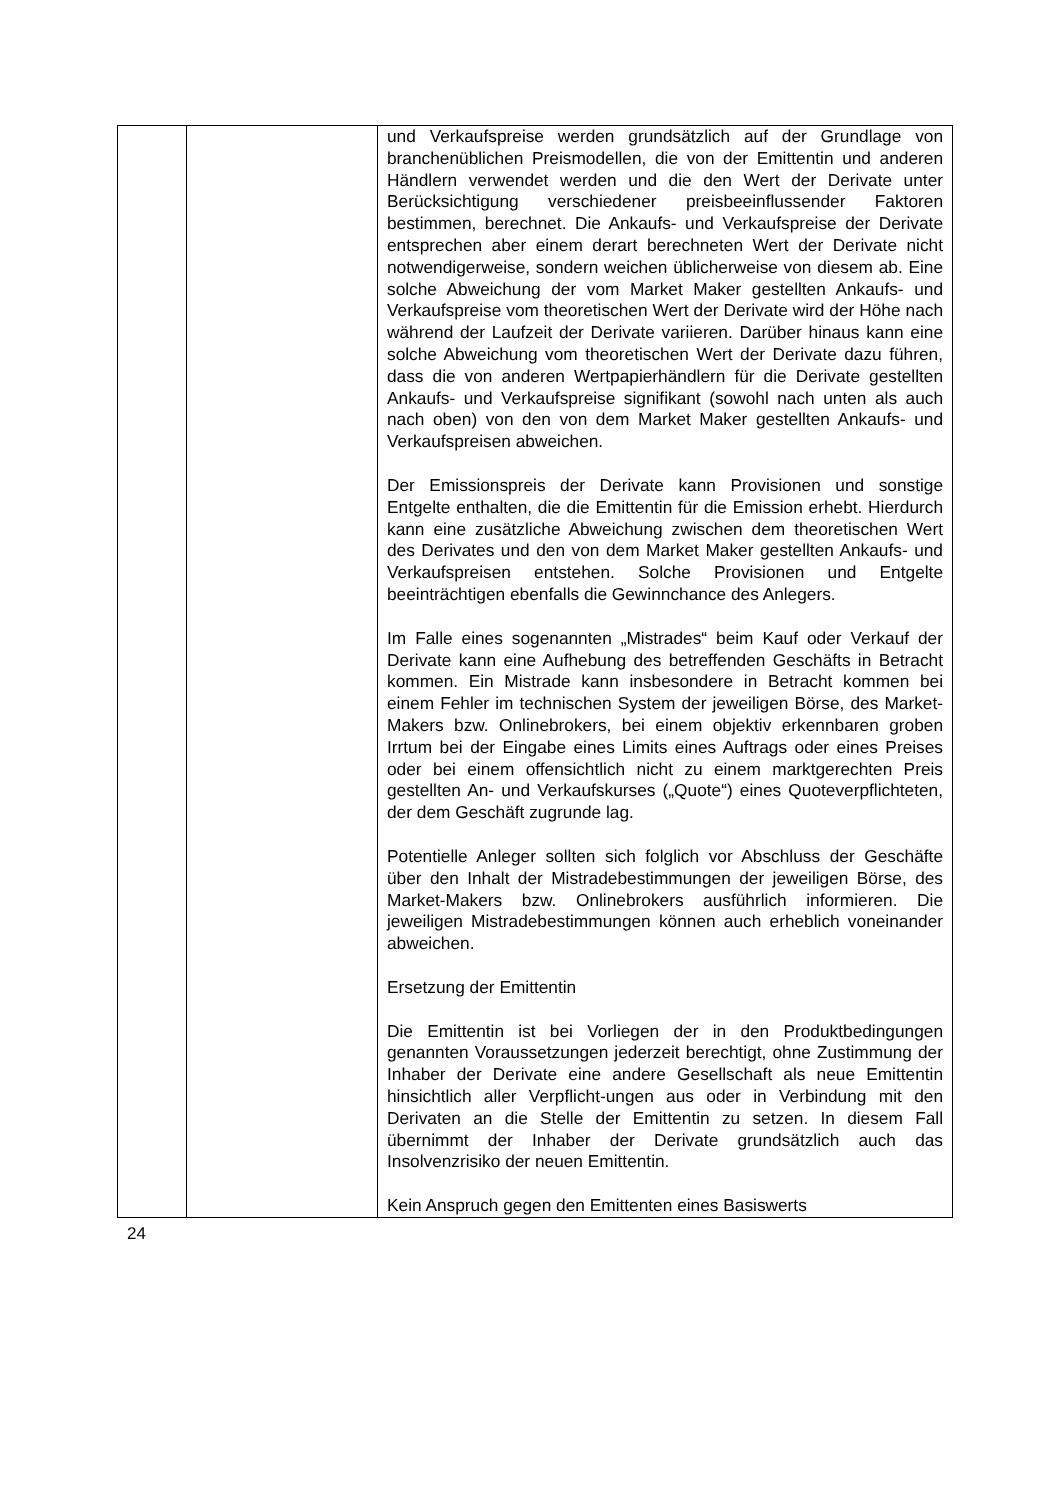| | | und Verkaufspreise werden grundsätzlich auf der Grundlage von branchenüblichen Preismodellen, die von der Emittentin und anderen Händlern verwendet werden und die den Wert der Derivate unter Berücksichtigung verschiedener preisbeeinflussender Faktoren bestimmen, berechnet. Die Ankaufs- und Verkaufspreise der Derivate entsprechen aber einem derart berechneten Wert der Derivate nicht notwendigerweise, sondern weichen üblicherweise von diesem ab. Eine solche Abweichung der vom Market Maker gestellten Ankaufs- und Verkaufspreise vom theoretischen Wert der Derivate wird der Höhe nach während der Laufzeit der Derivate variieren. Darüber hinaus kann eine solche Abweichung vom theoretischen Wert der Derivate dazu führen, dass die von anderen Wertpapierhändlern für die Derivate gestellten Ankaufs- und Verkaufspreise signifikant (sowohl nach unten als auch nach oben) von den von dem Market Maker gestellten Ankaufs- und Verkaufspreisen abweichen. Der Emissionspreis der Derivate kann Provisionen und sonstige Entgelte enthalten, die die Emittentin für die Emission erhebt. Hierdurch kann eine zusätzliche Abweichung zwischen dem theoretischen Wert des Derivates und den von dem Market Maker gestellten Ankaufs- und Verkaufspreisen entstehen. Solche Provisionen und Entgelte beeinträchtigen ebenfalls die Gewinnchance des Anlegers. Im Falle eines sogenannten „Mistrades“ beim Kauf oder Verkauf der Derivate kann eine Aufhebung des betreffenden Geschäfts in Betracht kommen. Ein Mistrade kann insbesondere in Betracht kommen bei einem Fehler im technischen System der jeweiligen Börse, des Market-Makers bzw. Onlinebrokers, bei einem objektiv erkennbaren groben Irrtum bei der Eingabe eines Limits eines Auftrags oder eines Preises oder bei einem offensichtlich nicht zu einem marktgerechten Preis gestellten An- und Verkaufskurses („Quote“) eines Quoteverpflichteten, der dem Geschäft zugrunde lag. Potentielle Anleger sollten sich folglich vor Abschluss der Geschäfte über den Inhalt der Mistradebestimmungen der jeweiligen Börse, des Market-Makers bzw. Onlinebrokers ausführlich informieren. Die jeweiligen Mistradebestimmungen können auch erheblich voneinander abweichen. Ersetzung der Emittentin Die Emittentin ist bei Vorliegen der in den Produktbedingungen genannten Voraussetzungen jederzeit berechtigt, ohne Zustimmung der Inhaber der Derivate eine andere Gesellschaft als neue Emittentin hinsichtlich aller Verpflicht-ungen aus oder in Verbindung mit den Derivaten an die Stelle der Emittentin zu setzen. In diesem Fall übernimmt der Inhaber der Derivate grundsätzlich auch das Insolvenzrisiko der neuen Emittentin. Kein Anspruch gegen den Emittenten eines Basiswerts |
24